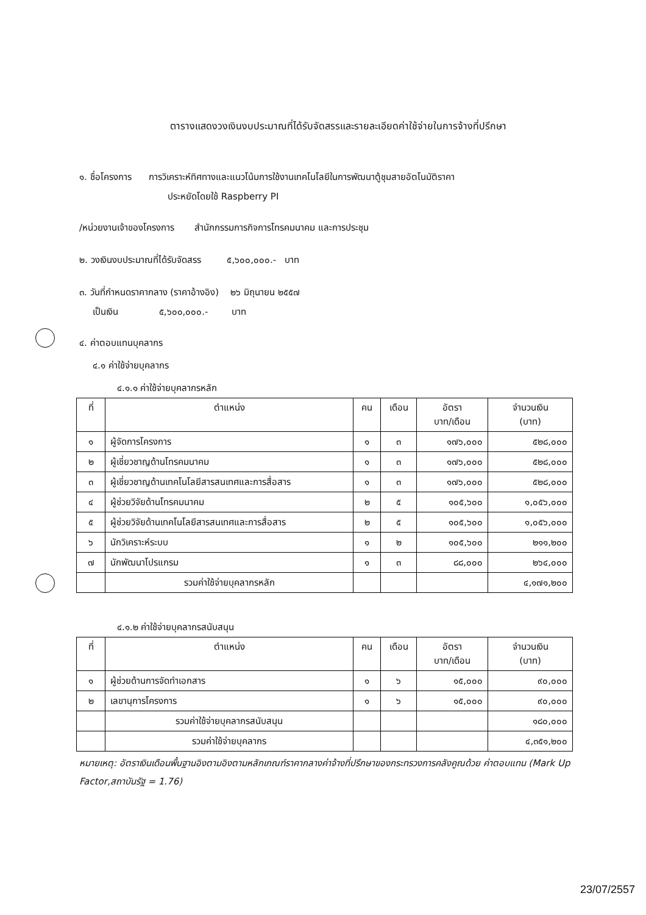ตารางแสดงวงเงินงบประมาณที่ได้รับจัดสรรและรายละเอียดค่าใช้จ่ายในการจ้างที่ปรึกษา
๑. ชื่อโครงการ การวิเคราะห์ทิศทางและแนวโน้มการใช้งานเทคโนโลยีในการพัฒนาตู้ชุมสายอัตโนมัติราคา
ประหยัดโดยใช้ Raspberry PI
/หน่วยงานเจ้าของโครงการ สำนักกรรมการกิจการโทรคมนาคม และการประชุม
๒. วงเงินงบประมาณที่ได้รับจัดสรร ๕,๖๐๐,๐๐๐.- บาท
๓. วันที่กำหนดราคากลาง (ราคาอ้างอิง) ๒๖ มิถุนายน ๒๕๕๗
เป็นเงิน ๕,๖๐๐,๐๐๐.- บาท
๔. ค่าตอบแทนบุคลากร
๔.๑ ค่าใช้จ่ายบุคลากร
๔.๑.๑ ค่าใช้จ่ายบุคลากรหลัก
| ที่ | ตำแหน่ง | คน | เดือน | อัตรา บาท/เดือน | จำนวนเงิน (บาท) |
| --- | --- | --- | --- | --- | --- |
| ๑ | ผู้จัดการโครงการ | ๑ | ๓ | ๑๗๖,๐๐๐ | ๕๒๘,๐๐๐ |
| ๒ | ผู้เชี่ยวชาญด้านโทรคมนาคม | ๑ | ๓ | ๑๗๖,๐๐๐ | ๕๒๘,๐๐๐ |
| ๓ | ผู้เชี่ยวชาญด้านเทคโนโลยีสารสนเทศและการสื่อสาร | ๑ | ๓ | ๑๗๖,๐๐๐ | ๕๒๘,๐๐๐ |
| ๔ | ผู้ช่วยวิจัยด้านโทรคมนาคม | ๒ | ๕ | ๑๐๕,๖๐๐ | ๑,๐๕๖,๐๐๐ |
| ๕ | ผู้ช่วยวิจัยด้านเทคโนโลยีสารสนเทศและการสื่อสาร | ๒ | ๕ | ๑๐๕,๖๐๐ | ๑,๐๕๖,๐๐๐ |
| ๖ | นักวิเคราะห์ระบบ | ๑ | ๒ | ๑๐๕,๖๐๐ | ๒๑๑,๒๐๐ |
| ๗ | นักพัฒนาโปรแกรม | ๑ | ๓ | ๘๘,๐๐๐ | ๒๖๔,๐๐๐ |
| | รวมค่าใช้จ่ายบุคลากรหลัก | | | | ๔,๑๗๑,๒๐๐ |
๔.๑.๒ ค่าใช้จ่ายบุคลากรสนับสนุน
| ที่ | ตำแหน่ง | คน | เดือน | อัตรา บาท/เดือน | จำนวนเงิน (บาท) |
| --- | --- | --- | --- | --- | --- |
| ๑ | ผู้ช่วยด้านการจัดทำเอกสาร | ๑ | ๖ | ๑๕,๐๐๐ | ๙๐,๐๐๐ |
| ๒ | เลขานุการโครงการ | ๑ | ๖ | ๑๕,๐๐๐ | ๙๐,๐๐๐ |
| | รวมค่าใช้จ่ายบุคลากรสนับสนุน | | | | ๑๘๐,๐๐๐ |
| | รวมค่าใช้จ่ายบุคลากร | | | | ๔,๓๕๑,๒๐๐ |
หมายเหตุ: อัตราเงินเดือนพื้นฐานอิงตามอิงตามหลักเกณฑ์ราคากลางค่าจ้างที่ปรึกษาของกระทรวงการคลังคูณด้วย ค่าตอบแทน (Mark Up Factor,สถาบันรัฐ = 1.76)
23/07/2557